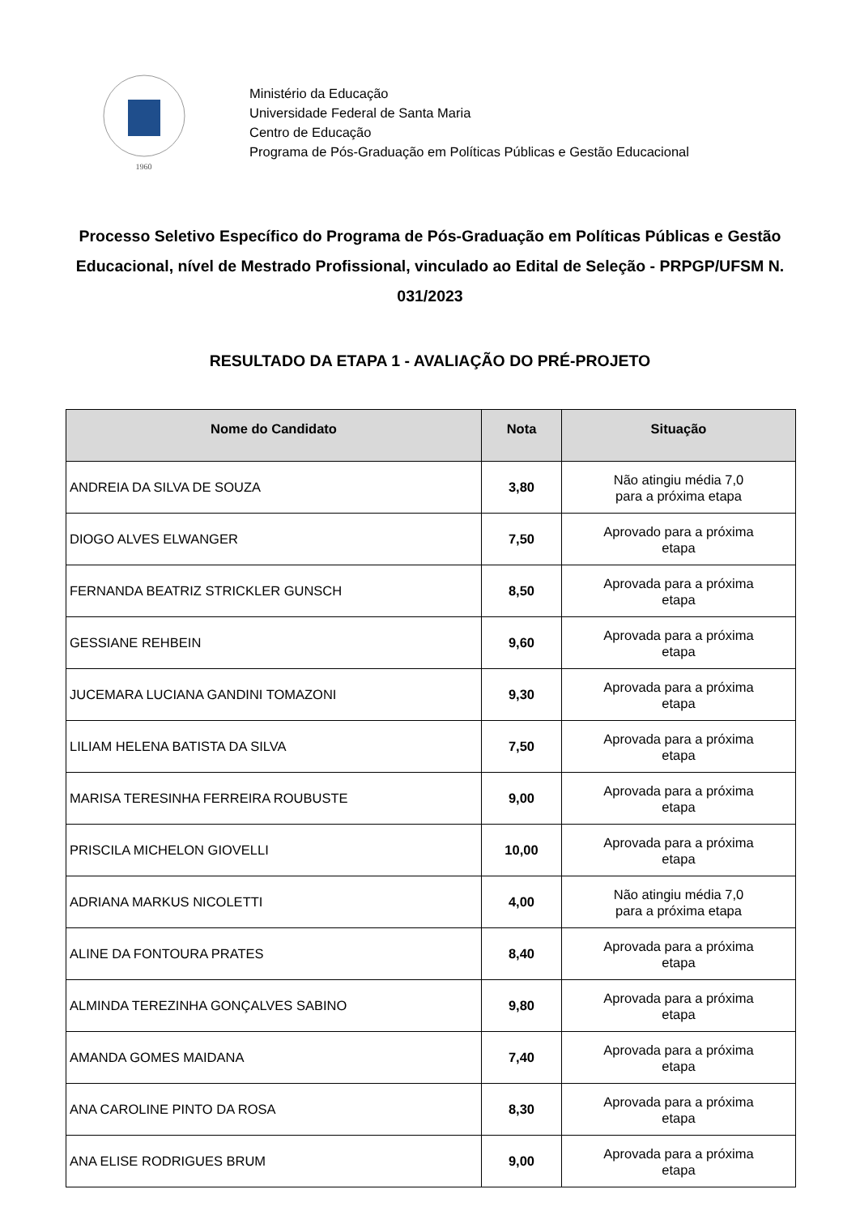1960
Ministério da Educação
Universidade Federal de Santa Maria
Centro de Educação
Programa de Pós-Graduação em Políticas Públicas e Gestão Educacional
Processo Seletivo Específico do Programa de Pós-Graduação em Políticas Públicas e Gestão Educacional, nível de Mestrado Profissional, vinculado ao Edital de Seleção - PRPGP/UFSM N. 031/2023
RESULTADO DA ETAPA 1 - AVALIAÇÃO DO PRÉ-PROJETO
| Nome do Candidato | Nota | Situação |
| --- | --- | --- |
| ANDREIA DA SILVA DE SOUZA | 3,80 | Não atingiu média 7,0 para a próxima etapa |
| DIOGO ALVES ELWANGER | 7,50 | Aprovado para a próxima etapa |
| FERNANDA BEATRIZ STRICKLER GUNSCH | 8,50 | Aprovada para a próxima etapa |
| GESSIANE REHBEIN | 9,60 | Aprovada para a próxima etapa |
| JUCEMARA LUCIANA GANDINI TOMAZONI | 9,30 | Aprovada para a próxima etapa |
| LILIAM HELENA BATISTA DA SILVA | 7,50 | Aprovada para a próxima etapa |
| MARISA TERESINHA FERREIRA ROUBUSTE | 9,00 | Aprovada para a próxima etapa |
| PRISCILA MICHELON GIOVELLI | 10,00 | Aprovada para a próxima etapa |
| ADRIANA MARKUS NICOLETTI | 4,00 | Não atingiu média 7,0 para a próxima etapa |
| ALINE DA FONTOURA PRATES | 8,40 | Aprovada para a próxima etapa |
| ALMINDA TEREZINHA GONÇALVES SABINO | 9,80 | Aprovada para a próxima etapa |
| AMANDA GOMES MAIDANA | 7,40 | Aprovada para a próxima etapa |
| ANA CAROLINE PINTO DA ROSA | 8,30 | Aprovada para a próxima etapa |
| ANA ELISE RODRIGUES BRUM | 9,00 | Aprovada para a próxima etapa |